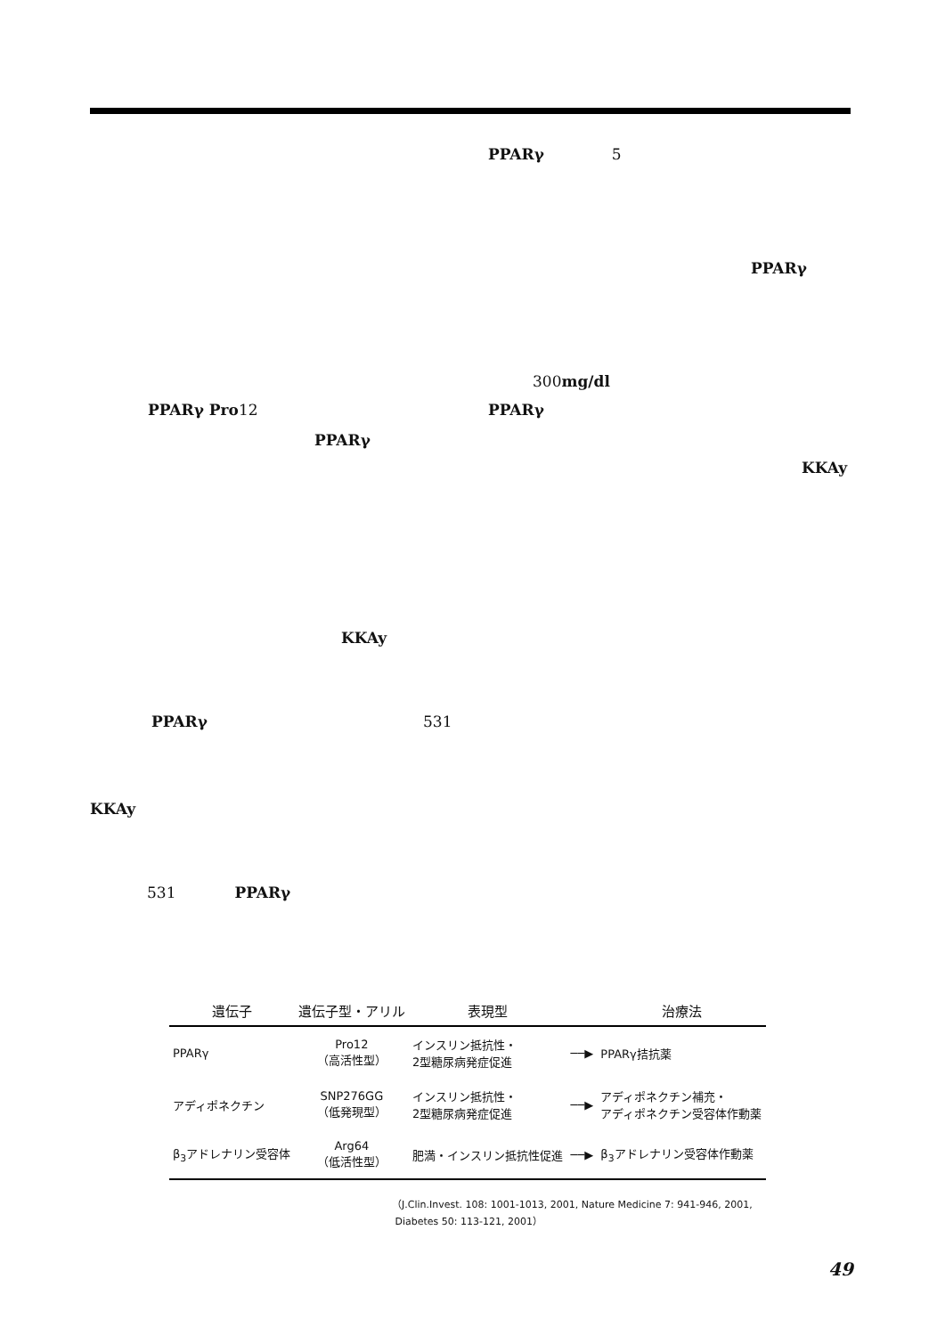PPARγ 5
PPARγ
300mg/dl
PPARγ Pro12 PPARγ
PPARγ
KKAy
KKAy
PPARγ 531
KKAy
531 PPARγ
| 遺伝子 | 遺伝子型・アリル | 表現型 | | 治療法 |
| --- | --- | --- | --- | --- |
| PPARγ | Pro12 （高活性型） | インスリン抵抗性・ 2型糖尿病発症促進 | ──▶ | PPARγ拮抗薬 |
| アディポネクチン | SNP276GG （低発現型） | インスリン抵抗性・ 2型糖尿病発症促進 | ──▶ | アディポネクチン補充・ アディポネクチン受容体作動薬 |
| β<sub>3</sub>アドレナリン受容体 | Arg64 （低活性型） | 肥満・インスリン抵抗性促進 | ──▶ | β<sub>3</sub>アドレナリン受容体作動薬 |
（J.Clin.Invest. 108: 1001-1013, 2001, Nature Medicine 7: 941-946, 2001,
Diabetes 50: 113-121, 2001）
49